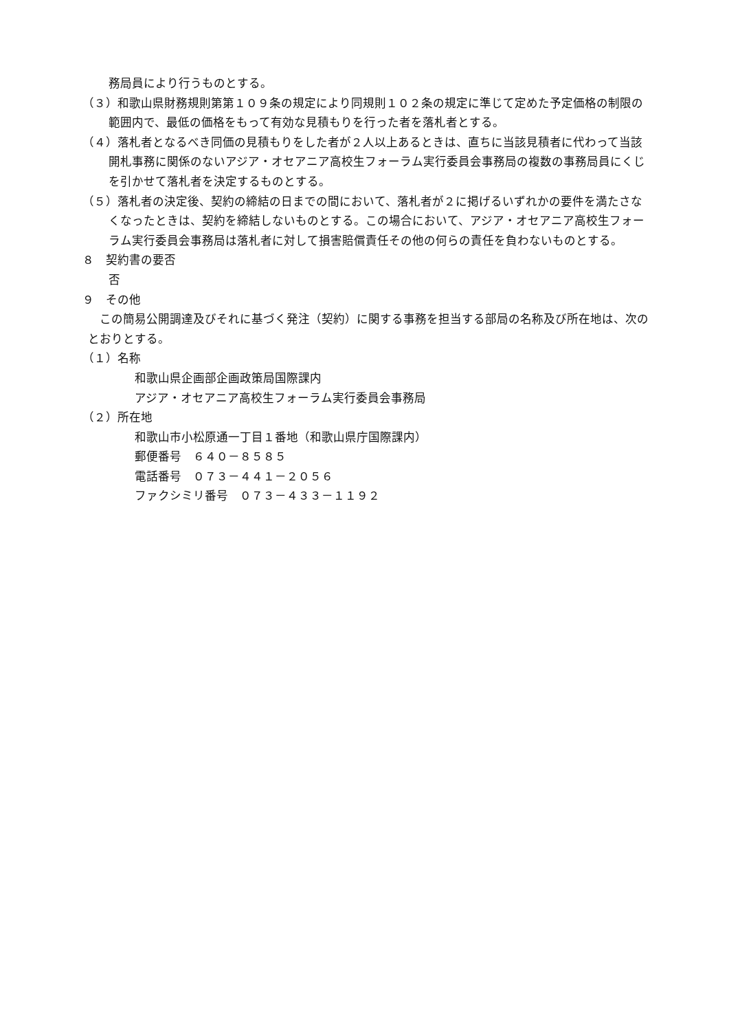務局員により行うものとする。
（３）和歌山県財務規則第第１０９条の規定により同規則１０２条の規定に準じて定めた予定価格の制限の範囲内で、最低の価格をもって有効な見積もりを行った者を落札者とする。
（４）落札者となるべき同価の見積もりをした者が２人以上あるときは、直ちに当該見積者に代わって当該開札事務に関係のないアジア・オセアニア高校生フォーラム実行委員会事務局の複数の事務局員にくじを引かせて落札者を決定するものとする。
（５）落札者の決定後、契約の締結の日までの間において、落札者が２に掲げるいずれかの要件を満たさなくなったときは、契約を締結しないものとする。この場合において、アジア・オセアニア高校生フォーラム実行委員会事務局は落札者に対して損害賠償責任その他の何らの責任を負わないものとする。
８　契約書の要否
否
９　その他
　この簡易公開調達及びそれに基づく発注（契約）に関する事務を担当する部局の名称及び所在地は、次のとおりとする。
（１）名称
和歌山県企画部企画政策局国際課内
アジア・オセアニア高校生フォーラム実行委員会事務局
（２）所在地
和歌山市小松原通一丁目１番地（和歌山県庁国際課内）
郵便番号　６４０－８５８５
電話番号　０７３－４４１－２０５６
ファクシミリ番号　０７３－４３３－１１９２